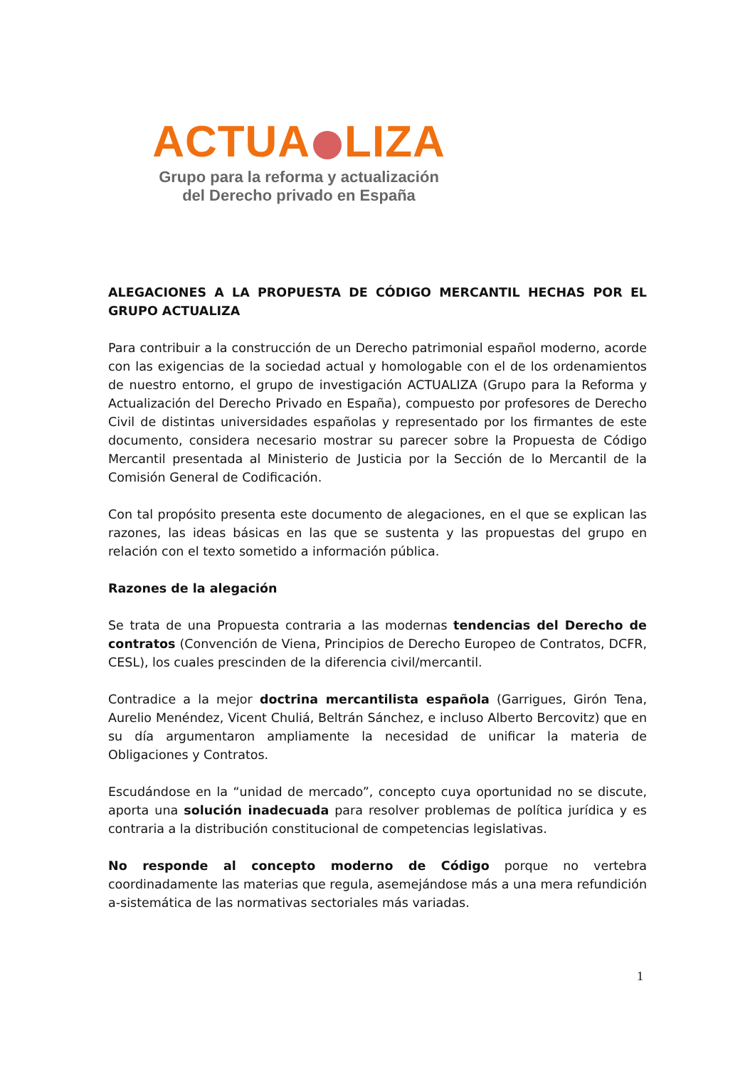ACTUA LIZA
Grupo para la reforma y actualización
del Derecho privado en España
ALEGACIONES A LA PROPUESTA DE CÓDIGO MERCANTIL HECHAS POR EL GRUPO ACTUALIZA
Para contribuir a la construcción de un Derecho patrimonial español moderno, acorde con las exigencias de la sociedad actual y homologable con el de los ordenamientos de nuestro entorno, el grupo de investigación ACTUALIZA (Grupo para la Reforma y Actualización del Derecho Privado en España), compuesto por profesores de Derecho Civil de distintas universidades españolas y representado por los firmantes de este documento, considera necesario mostrar su parecer sobre la Propuesta de Código Mercantil presentada al Ministerio de Justicia por la Sección de lo Mercantil de la Comisión General de Codificación.
Con tal propósito presenta este documento de alegaciones, en el que se explican las razones, las ideas básicas en las que se sustenta y las propuestas del grupo en relación con el texto sometido a información pública.
Razones de la alegación
Se trata de una Propuesta contraria a las modernas tendencias del Derecho de contratos (Convención de Viena, Principios de Derecho Europeo de Contratos, DCFR, CESL), los cuales prescinden de la diferencia civil/mercantil.
Contradice a la mejor doctrina mercantilista española (Garrigues, Girón Tena, Aurelio Menéndez, Vicent Chuliá, Beltrán Sánchez, e incluso Alberto Bercovitz) que en su día argumentaron ampliamente la necesidad de unificar la materia de Obligaciones y Contratos.
Escudándose en la “unidad de mercado”, concepto cuya oportunidad no se discute, aporta una solución inadecuada para resolver problemas de política jurídica y es contraria a la distribución constitucional de competencias legislativas.
No responde al concepto moderno de Código porque no vertebra coordinadamente las materias que regula, asemejándose más a una mera refundición a-sistemática de las normativas sectoriales más variadas.
1